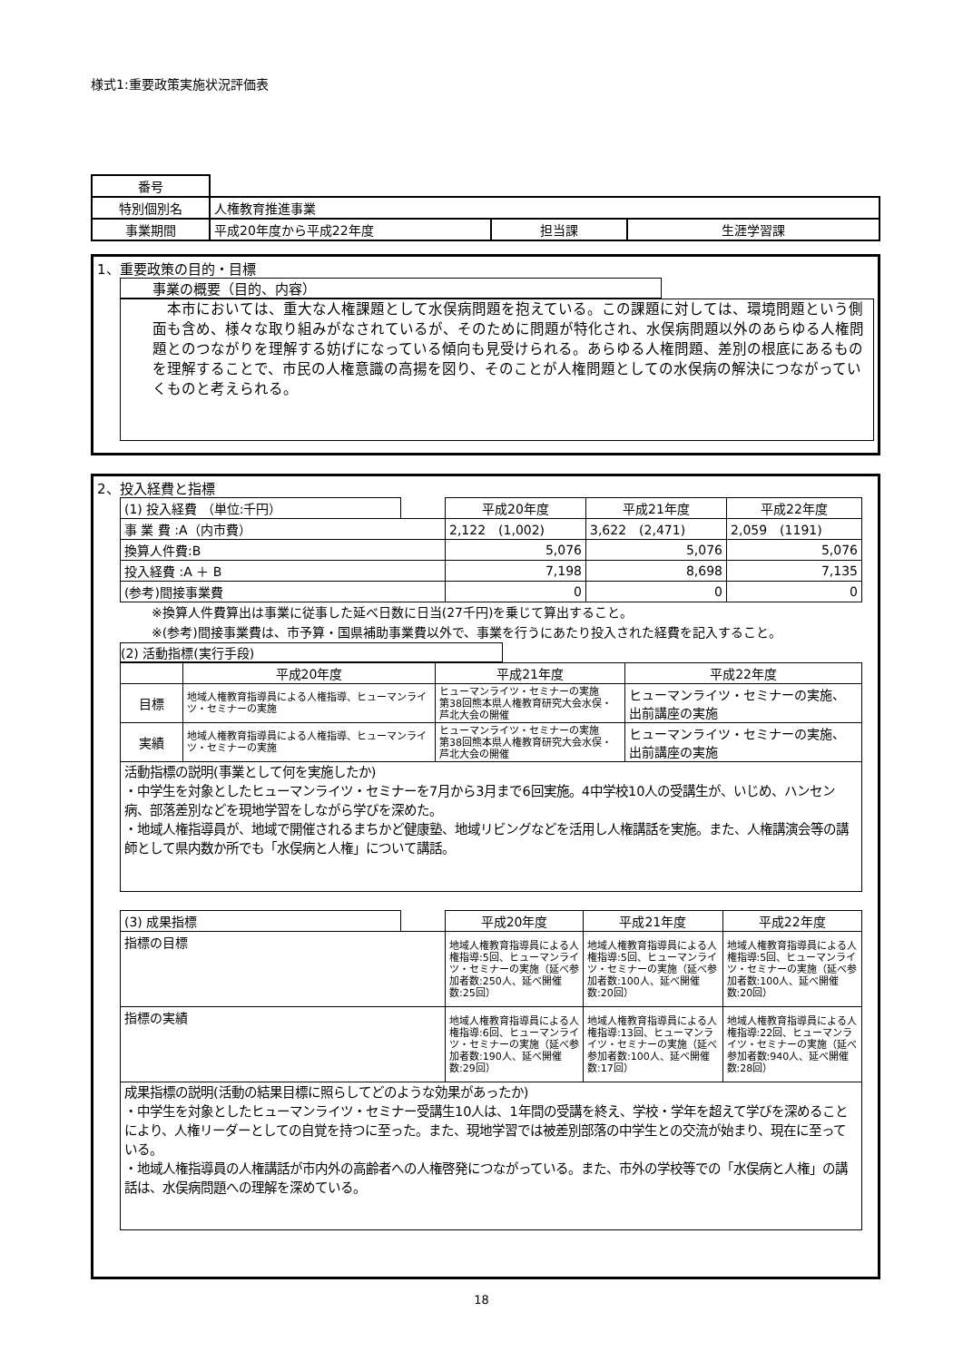様式1:重要政策実施状況評価表
| 番号 | | | |
| 特別個別名 | 人権教育推進事業 | | |
| 事業期間 | 平成20年度から平成22年度 | 担当課 | 生涯学習課 |
1、重要政策の目的・目標
事業の概要（目的、内容）
　本市においては、重大な人権課題として水俣病問題を抱えている。この課題に対しては、環境問題という側面も含め、様々な取り組みがなされているが、そのために問題が特化され、水俣病問題以外のあらゆる人権問題とのつながりを理解する妨げになっている傾向も見受けられる。あらゆる人権問題、差別の根底にあるものを理解することで、市民の人権意識の高揚を図り、そのことが人権問題としての水俣病の解決につながっていくものと考えられる。
2、投入経費と指標
| (1) 投入経費 （単位:千円） | | 平成20年度 | 平成21年度 | 平成22年度 |
| 事 業 費 :A（内市費） | | 2,122 (1,002) | 3,622 (2,471) | 2,059 (1191) |
| 換算人件費:B | | 5,076 | 5,076 | 5,076 |
| 投入経費 :A ＋ B | | 7,198 | 8,698 | 7,135 |
| (参考)間接事業費 | | 0 | 0 | 0 |
※換算人件費算出は事業に従事した延べ日数に日当(27千円)を乗じて算出すること。
※(参考)間接事業費は、市予算・国県補助事業費以外で、事業を行うにあたり投入された経費を記入すること。
(2) 活動指標(実行手段)
| | 平成20年度 | 平成21年度 | 平成22年度 |
| 目標 | 地域人権教育指導員による人権指導、ヒューマンライツ・セミナーの実施 | ヒューマンライツ・セミナーの実施 第38回熊本県人権教育研究大会水俣・芦北大会の開催 | ヒューマンライツ・セミナーの実施、出前講座の実施 |
| 実績 | 地域人権教育指導員による人権指導、ヒューマンライツ・セミナーの実施 | ヒューマンライツ・セミナーの実施 第38回熊本県人権教育研究大会水俣・芦北大会の開催 | ヒューマンライツ・セミナーの実施、出前講座の実施 |
| 活動指標の説明(事業として何を実施したか) ・中学生を対象としたヒューマンライツ・セミナーを7月から3月まで6回実施。4中学校10人の受講生が、いじめ、ハンセン病、部落差別などを現地学習をしながら学びを深めた。 ・地域人権指導員が、地域で開催されるまちかど健康塾、地域リビングなどを活用し人権講話を実施。また、人権講演会等の講師として県内数か所でも「水俣病と人権」について講話。 | | | |
| (3) 成果指標 | | 平成20年度 | 平成21年度 | 平成22年度 |
| 指標の目標 | | 地域人権教育指導員による人権指導:5回、ヒューマンライツ・セミナーの実施（延べ参加者数:250人、延べ開催数:25回） | 地域人権教育指導員による人権指導:5回、ヒューマンライツ・セミナーの実施（延べ参加者数:100人、延べ開催数:20回） | 地域人権教育指導員による人権指導:5回、ヒューマンライツ・セミナーの実施（延べ参加者数:100人、延べ開催数:20回） |
| 指標の実績 | | 地域人権教育指導員による人権指導:6回、ヒューマンライツ・セミナーの実施（延べ参加者数:190人、延べ開催数:29回） | 地域人権教育指導員による人権指導:13回、ヒューマンライツ・セミナーの実施（延べ参加者数:100人、延べ開催数:17回） | 地域人権教育指導員による人権指導:22回、ヒューマンライツ・セミナーの実施（延べ参加者数:940人、延べ開催数:28回） |
| 成果指標の説明(活動の結果目標に照らしてどのような効果があったか) ・中学生を対象としたヒューマンライツ・セミナー受講生10人は、1年間の受講を終え、学校・学年を超えて学びを深めることにより、人権リーダーとしての自覚を持つに至った。また、現地学習では被差別部落の中学生との交流が始まり、現在に至っている。 ・地域人権指導員の人権講話が市内外の高齢者への人権啓発につながっている。また、市外の学校等での「水俣病と人権」の講話は、水俣病問題への理解を深めている。 | | | | |
18